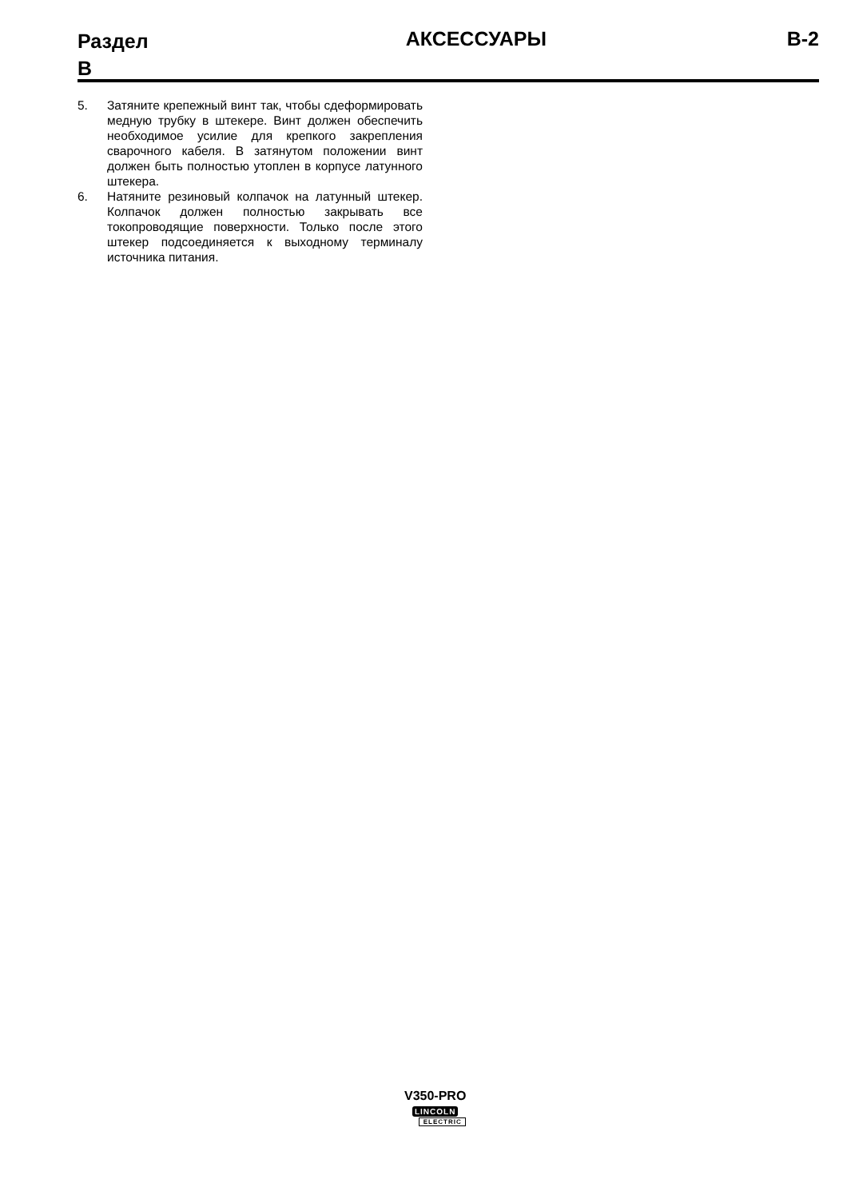Раздел B
АКСЕССУАРЫ B-2
5. Затяните крепежный винт так, чтобы сдеформировать медную трубку в штекере. Винт должен обеспечить необходимое усилие для крепкого закрепления сварочного кабеля. В затянутом положении винт должен быть полностью утоплен в корпусе латунного штекера.
6. Натяните резиновый колпачок на латунный штекер. Колпачок должен полностью закрывать все токопроводящие поверхности. Только после этого штекер подсоединяется к выходному терминалу источника питания.
V350-PRO
LINCOLN
ELECTRIC